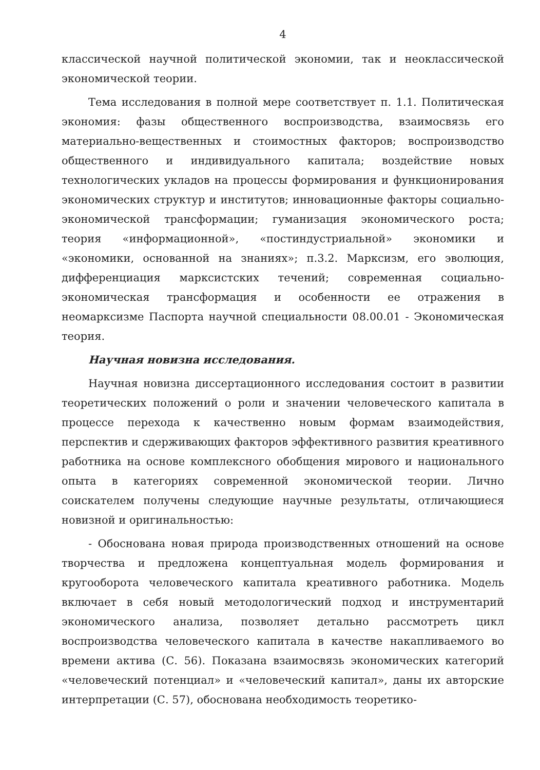4
классической научной политической экономии, так и неоклассической экономической теории.
Тема исследования в полной мере соответствует п. 1.1. Политическая экономия: фазы общественного воспроизводства, взаимосвязь его материально-вещественных и стоимостных факторов; воспроизводство общественного и индивидуального капитала; воздействие новых технологических укладов на процессы формирования и функционирования экономических структур и институтов; инновационные факторы социально-экономической трансформации; гуманизация экономического роста; теория «информационной», «постиндустриальной» экономики и «экономики, основанной на знаниях»; п.3.2. Марксизм, его эволюция, дифференциация марксистских течений; современная социально-экономическая трансформация и особенности ее отражения в неомарксизме Паспорта научной специальности 08.00.01 - Экономическая теория.
Научная новизна исследования.
Научная новизна диссертационного исследования состоит в развитии теоретических положений о роли и значении человеческого капитала в процессе перехода к качественно новым формам взаимодействия, перспектив и сдерживающих факторов эффективного развития креативного работника на основе комплексного обобщения мирового и национального опыта в категориях современной экономической теории. Лично соискателем получены следующие научные результаты, отличающиеся новизной и оригинальностью:
- Обоснована новая природа производственных отношений на основе творчества и предложена концептуальная модель формирования и кругооборота человеческого капитала креативного работника. Модель включает в себя новый методологический подход и инструментарий экономического анализа, позволяет детально рассмотреть цикл воспроизводства человеческого капитала в качестве накапливаемого во времени актива (С. 56). Показана взаимосвязь экономических категорий «человеческий потенциал» и «человеческий капитал», даны их авторские интерпретации (С. 57), обоснована необходимость теоретико-